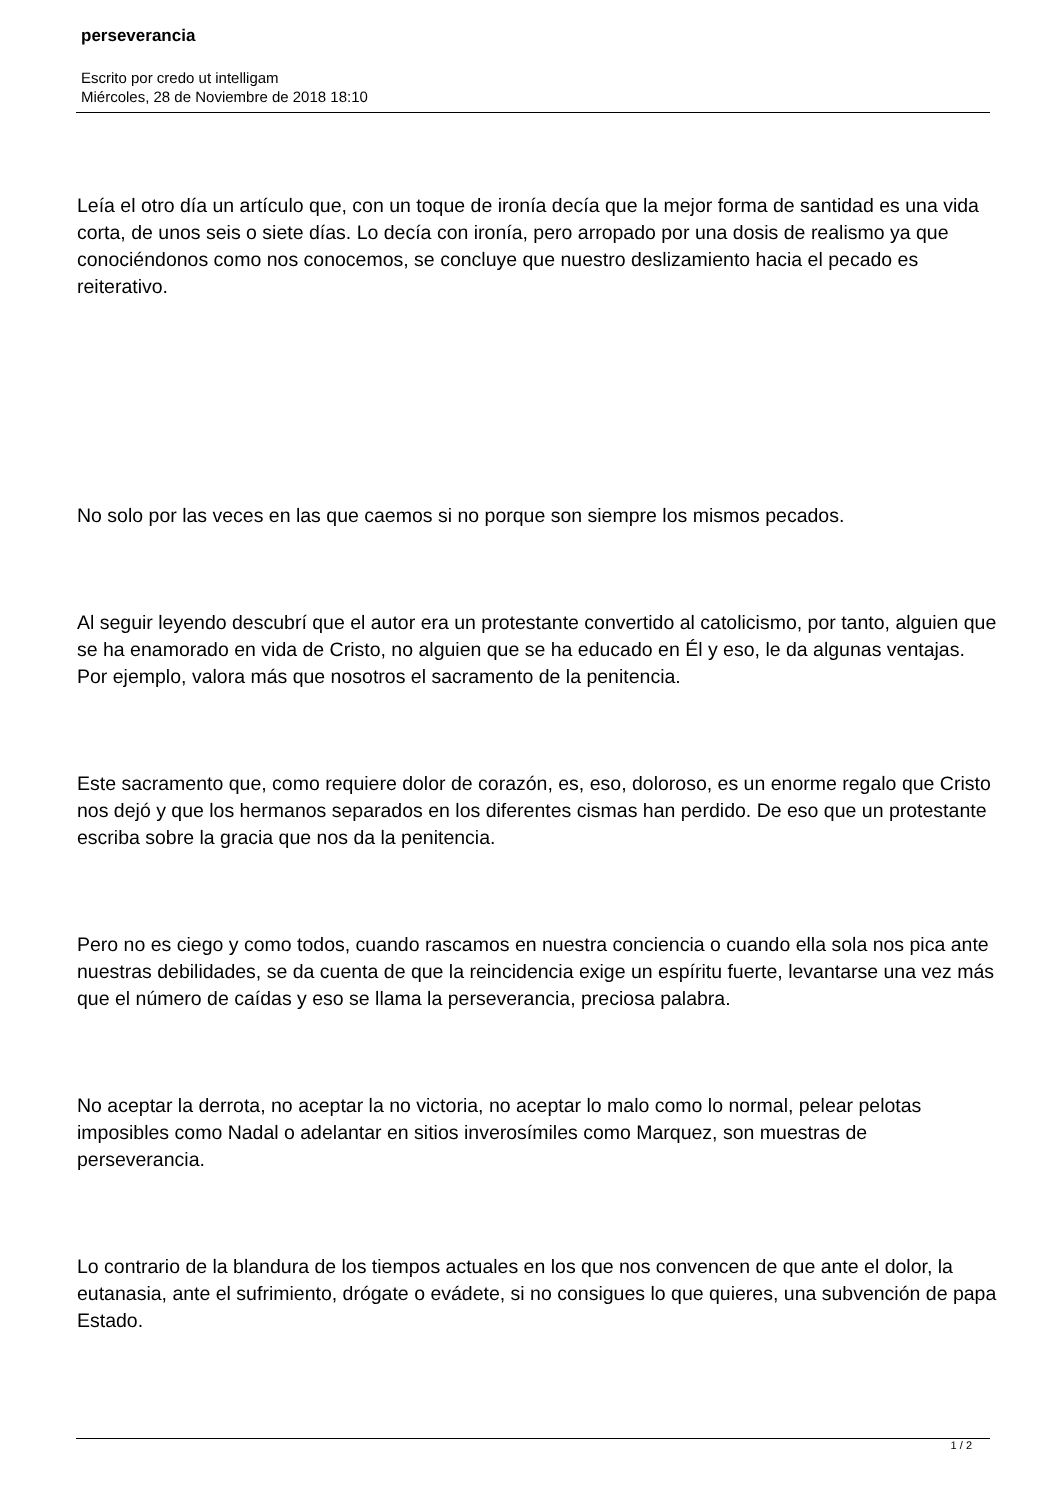perseverancia
Escrito por credo ut intelligam
Miércoles, 28 de Noviembre de 2018 18:10
Leía el otro día un artículo que, con un toque de ironía decía que la mejor forma de santidad es una vida corta, de unos seis o siete días. Lo decía con ironía, pero arropado por una dosis de realismo ya que conociéndonos como nos conocemos, se concluye que nuestro deslizamiento hacia el pecado es reiterativo.
No solo por las veces en las que caemos si no porque son siempre los mismos pecados.
Al seguir leyendo descubrí que el autor era un protestante convertido al catolicismo, por tanto, alguien que se ha enamorado en vida de Cristo, no alguien que se ha educado en Él y eso, le da algunas ventajas. Por ejemplo, valora más que nosotros el sacramento de la penitencia.
Este sacramento que, como requiere dolor de corazón, es, eso, doloroso, es un enorme regalo que Cristo nos dejó y que los hermanos separados en los diferentes cismas han perdido. De eso que un protestante escriba sobre la gracia que nos da la penitencia.
Pero no es ciego y como todos, cuando rascamos en nuestra conciencia o cuando ella sola nos pica ante nuestras debilidades, se da cuenta de que la reincidencia exige un espíritu fuerte, levantarse una vez más que el número de caídas y eso se llama la perseverancia, preciosa palabra.
No aceptar la derrota, no aceptar la no victoria, no aceptar lo malo como lo normal, pelear pelotas imposibles como Nadal o adelantar en sitios inverosímiles como Marquez, son muestras de perseverancia.
Lo contrario de la blandura de los tiempos actuales en los que nos convencen de que ante el dolor, la eutanasia, ante el sufrimiento, drógate o evádete, si no consigues lo que quieres, una subvención de papa Estado.
1 / 2